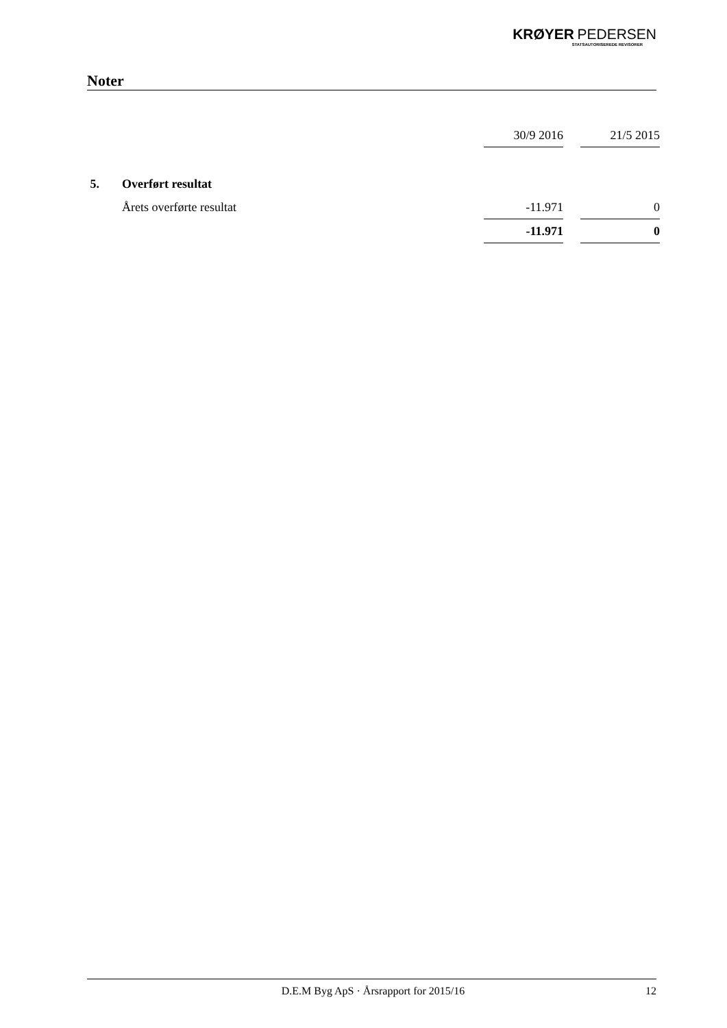KRØYER PEDERSEN
STATSAUTORISEREDE REVISORER
Noter
| | | 30/9 2016 | | 21/5 2015 |
| 5. | Overført resultat | | | |
| | Årets overførte resultat | -11.971 | | 0 |
| | | -11.971 | | 0 |
D.E.M Byg ApS · Årsrapport for 2015/16 12